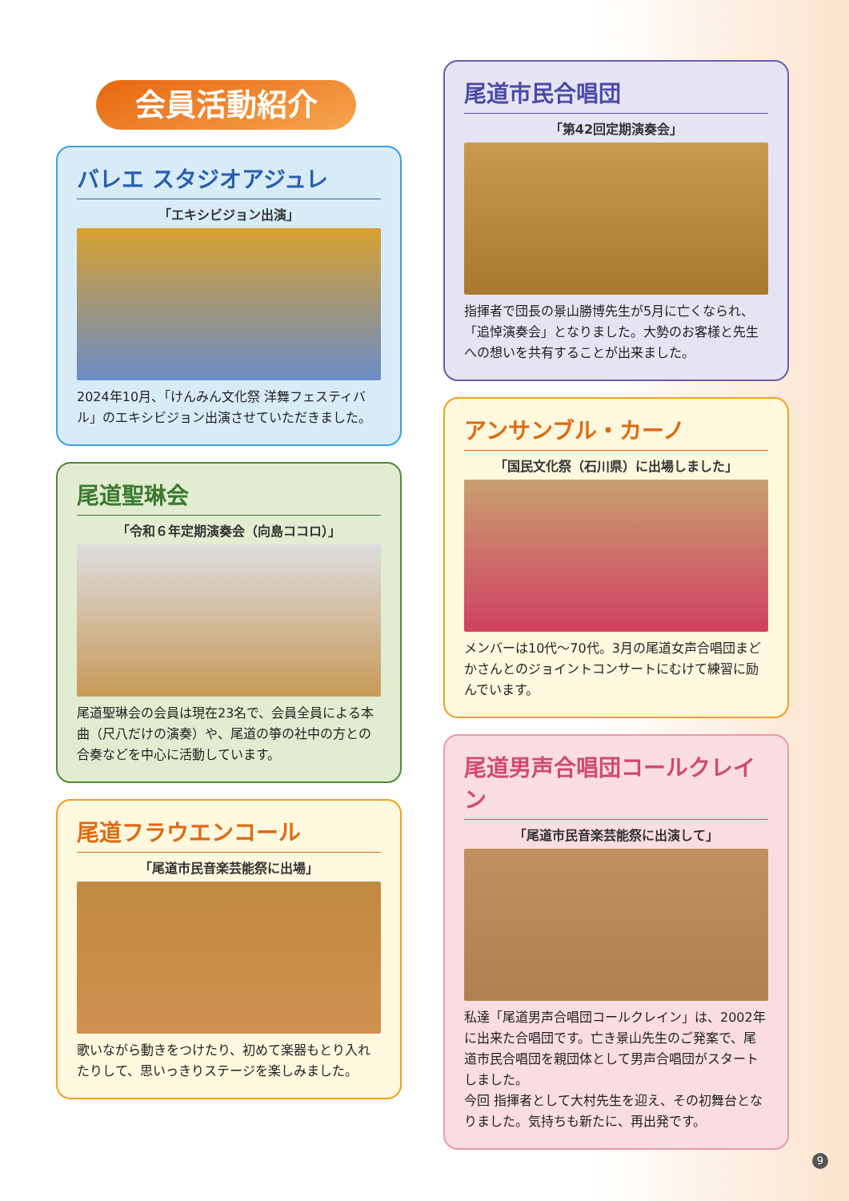会員活動紹介
バレエ スタジオアジュレ
「エキシビジョン出演」
2024年10月、「けんみん文化祭 洋舞フェスティバル」のエキシビジョン出演させていただきました。
尾道聖琳会
「令和６年定期演奏会（向島ココロ）」
尾道聖琳会の会員は現在23名で、会員全員による本曲（尺八だけの演奏）や、尾道の箏の社中の方との合奏などを中心に活動しています。
尾道フラウエンコール
「尾道市民音楽芸能祭に出場」
歌いながら動きをつけたり、初めて楽器もとり入れたりして、思いっきりステージを楽しみました。
尾道市民合唱団
「第42回定期演奏会」
指揮者で団長の景山勝博先生が5月に亡くなられ、「追悼演奏会」となりました。大勢のお客様と先生への想いを共有することが出来ました。
アンサンブル・カーノ
「国民文化祭（石川県）に出場しました」
メンバーは10代〜70代。3月の尾道女声合唱団まどかさんとのジョイントコンサートにむけて練習に励んでいます。
尾道男声合唱団コールクレイン
「尾道市民音楽芸能祭に出演して」
私達「尾道男声合唱団コールクレイン」は、2002年に出来た合唱団です。亡き景山先生のご発案で、尾道市民合唱団を親団体として男声合唱団がスタートしました。
今回 指揮者として大村先生を迎え、その初舞台となりました。気持ちも新たに、再出発です。
9